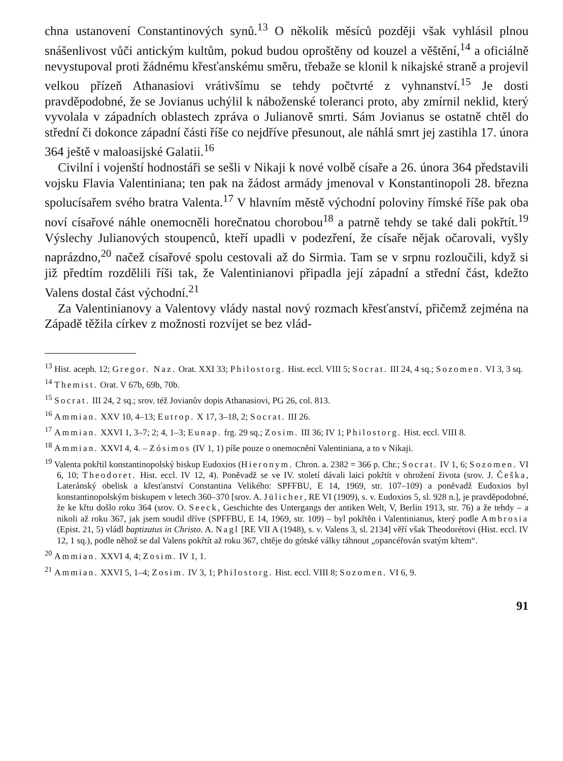chna ustanovení Constantinových synů.<sup>13</sup> O několik měsíců později však vyhlásil plnou snášenlivost vůči antickým kultům, pokud budou oproštěny od kouzel a věštění,<sup>14</sup> a oficiálně nevystupoval proti žádnému křesťanskému směru, třebaže se klonil k nikajské straně a projevil velkou přízeň Athanasiovi vrátivšímu se tehdy počtvrté z vyhnanství.<sup>15</sup> Je dosti pravděpodobné, že se Jovianus uchýlil k náboženské toleranci proto, aby zmírnil neklid, který vyvolala v západních oblastech zpráva o Julianově smrti. Sám Jovianus se ostatně chtěl do střední či dokonce západní části říše co nejdříve přesunout, ale náhlá smrt jej zastihla 17. února 364 ještě v maloasijské Galatii.<sup>16</sup>
Civilní i vojenští hodnostáři se sešli v Nikaji k nové volbě císaře a 26. února 364 představili vojsku Flavia Valentiniana; ten pak na žádost armády jmenoval v Konstantinopoli 28. března spolucísařem svého bratra Valenta.<sup>17</sup> V hlavním městě východní poloviny římské říše pak oba noví císařové náhle onemocněli horečnatou chorobou<sup>18</sup> a patrně tehdy se také dali pokřtít.<sup>19</sup> Výslechy Julianových stoupenců, kteří upadli v podezření, že císaře nějak očarovali, vyšly naprázdno,<sup>20</sup> načež císařové spolu cestovali až do Sirmia. Tam se v srpnu rozloučili, když si již předtím rozdělili říši tak, že Valentinianovi připadla její západní a střední část, kdežto Valens dostal část východní.<sup>21</sup>
Za Valentinianovy a Valentovy vlády nastal nový rozmach křesťanství, přičemž zejména na Západě těžila církev z možnosti rozvíjet se bez vlád-
<sup>13</sup> Hist. aceph. 12; Gregor. Naz. Orat. XXI 33; Philostorg. Hist. eccl. VIII 5; Socrat. III 24, 4 sq.; Sozomen. VI 3, 3 sq.
<sup>14</sup> Themist. Orat. V 67b, 69b, 70b.
<sup>15</sup> Socrat. III 24, 2 sq.; srov. též Jovianův dopis Athanasiovi, PG 26, col. 813.
<sup>16</sup> Ammian. XXV 10, 4–13; Eutrop. X 17, 3–18, 2; Socrat. III 26.
<sup>17</sup> Ammian. XXVI 1, 3–7; 2; 4, 1–3; Eunap. frg. 29 sq.; Zosim. III 36; IV 1; Philostorg. Hist. eccl. VIII 8.
<sup>18</sup> Ammian. XXVI 4, 4. – Zósimos (IV 1, 1) píše pouze o onemocnění Valentiniana, a to v Nikaji.
<sup>19</sup> Valenta pokřtil konstantinopolský biskup Eudoxios (Hieronym. Chron. a. 2382 = 366 p. Chr.; Socrat. IV 1, 6; Sozomen. VI 6, 10; Theodoret. Hist. eccl. IV 12, 4). Poněvadž se ve IV. století dávali laici pokřtít v ohrožení života (srov. J. Češka, Lateránský obelisk a křesťanství Constantina Velikého: SPFFBU, E 14, 1969, str. 107–109) a poněvadž Eudoxios byl konstantinopolským biskupem v letech 360–370 [srov. A. Jülicher, RE VI (1909), s. v. Eudoxios 5, sl. 928 n.], je pravděpodobné, že ke křtu došlo roku 364 (srov. O. Seeck, Geschichte des Untergangs der antiken Welt, V, Berlin 1913, str. 76) a že tehdy – a nikoli až roku 367, jak jsem soudil dříve (SPFFBU, E 14, 1969, str. 109) – byl pokřtěn i Valentinianus, který podle Ambrosia (Epist. 21, 5) vládl baptizatus in Christo. A. Nagl [RE VII A (1948), s. v. Valens 3, sl. 2134] věří však Theodorétovi (Hist. eccl. IV 12, 1 sq.), podle něhož se dal Valens pokřtít až roku 367, chtěje do gótské války táhnout „opancéřován svatým křtem“.
<sup>20</sup> Ammian. XXVI 4, 4; Zosim. IV 1, 1.
<sup>21</sup> Ammian. XXVI 5, 1–4; Zosim. IV 3, 1; Philostorg. Hist. eccl. VIII 8; Sozomen. VI 6, 9.
91